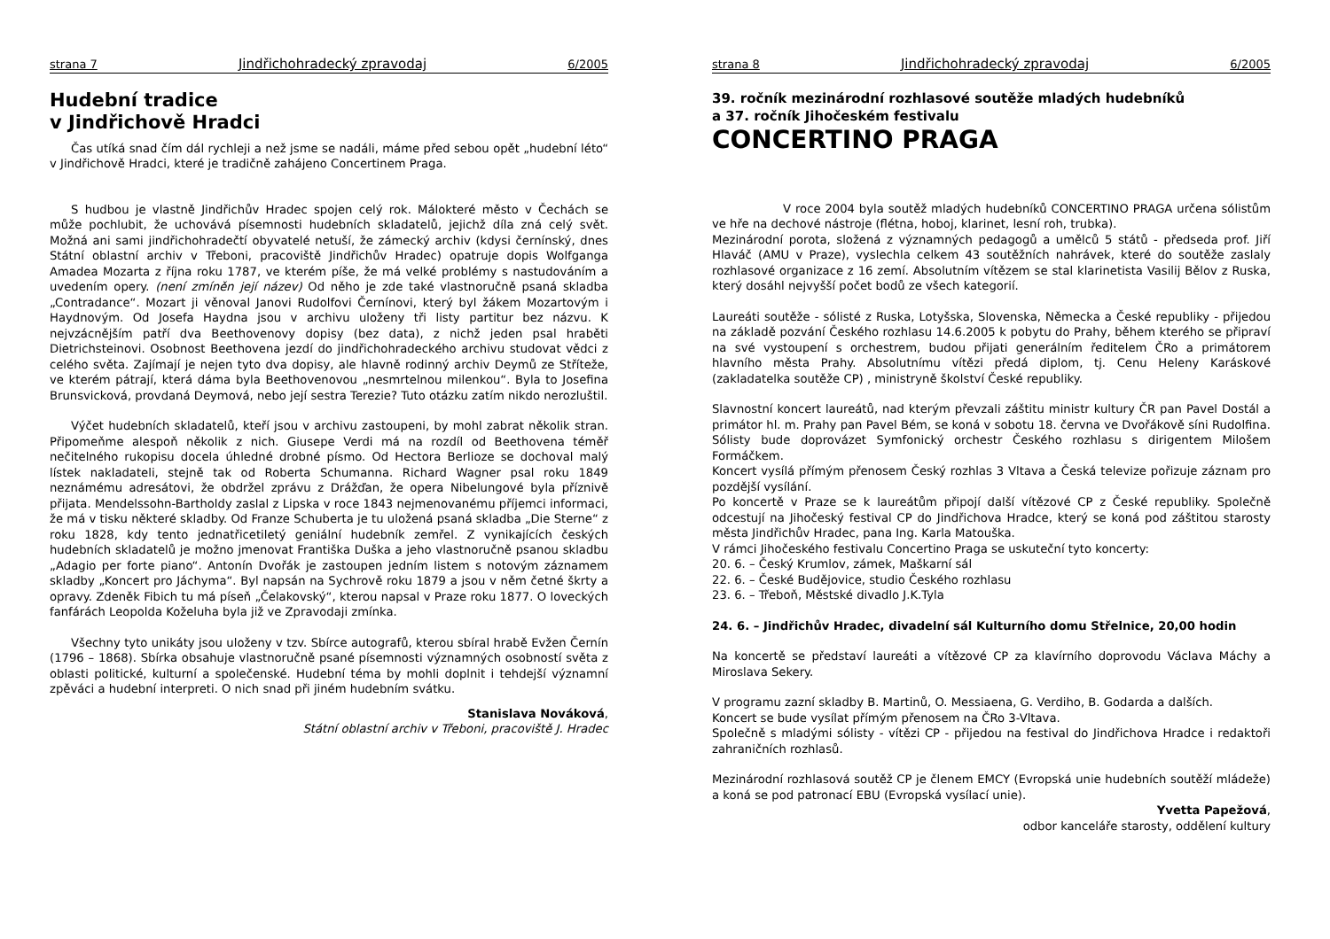strana 7 Jindřichohradecký zpravodaj 6/2005
Hudební tradice
v Jindřichově Hradci
Čas utíká snad čím dál rychleji a než jsme se nadáli, máme před sebou opět „hudební léto“ v Jindřichově Hradci, které je tradičně zahájeno Concertinem Praga.
S hudbou je vlastně Jindřichův Hradec spojen celý rok. Málokteré město v Čechách se může pochlubit, že uchovává písemnosti hudebních skladatelů, jejichž díla zná celý svět. Možná ani sami jindřichohradečtí obyvatelé netuší, že zámecký archiv (kdysi černínský, dnes Státní oblastní archiv v Třeboni, pracoviště Jindřichův Hradec) opatruje dopis Wolfganga Amadea Mozarta z října roku 1787, ve kterém píše, že má velké problémy s nastudováním a uvedením opery. (není zmíněn její název) Od něho je zde také vlastnoručně psaná skladba „Contradance“. Mozart ji věnoval Janovi Rudolfovi Černínovi, který byl žákem Mozartovým i Haydnovým. Od Josefa Haydna jsou v archivu uloženy tři listy partitur bez názvu. K nejvzácnějším patří dva Beethovenovy dopisy (bez data), z nichž jeden psal hraběti Dietrichsteinovi. Osobnost Beethovena jezdí do jindřichohradeckého archivu studovat vědci z celého světa. Zajímají je nejen tyto dva dopisy, ale hlavně rodinný archiv Deymů ze Stříteže, ve kterém pátrají, která dáma byla Beethovenovou „nesmrtelnou milenkou“. Byla to Josefina Brunsvicková, provdaná Deymová, nebo její sestra Terezie? Tuto otázku zatím nikdo nerozluštil.
Výčet hudebních skladatelů, kteří jsou v archivu zastoupeni, by mohl zabrat několik stran. Připomeňme alespoň několik z nich. Giusepe Verdi má na rozdíl od Beethovena téměř nečitelného rukopisu docela úhledné drobné písmo. Od Hectora Berlioze se dochoval malý lístek nakladateli, stejně tak od Roberta Schumanna. Richard Wagner psal roku 1849 neznámému adresátovi, že obdržel zprávu z Drážďan, že opera Nibelungové byla příznivě přijata. Mendelssohn-Bartholdy zaslal z Lipska v roce 1843 nejmenovanému příjemci informaci, že má v tisku některé skladby. Od Franze Schuberta je tu uložená psaná skladba „Die Sterne“ z roku 1828, kdy tento jednatřicetiletý geniální hudebník zemřel. Z vynikajících českých hudebních skladatelů je možno jmenovat Františka Duška a jeho vlastnoručně psanou skladbu „Adagio per forte piano“. Antonín Dvořák je zastoupen jedním listem s notovým záznamem skladby „Koncert pro Jáchyma“. Byl napsán na Sychrově roku 1879 a jsou v něm četné škrty a opravy. Zdeněk Fibich tu má píseň „Čelakovský“, kterou napsal v Praze roku 1877. O loveckých fanfárách Leopolda Koželuha byla již ve Zpravodaji zmínka.
Všechny tyto unikáty jsou uloženy v tzv. Sbírce autografů, kterou sbíral hrabě Evžen Černín (1796 – 1868). Sbírka obsahuje vlastnoručně psané písemnosti významných osobností světa z oblasti politické, kulturní a společenské. Hudební téma by mohli doplnit i tehdejší významní zpěváci a hudební interpreti. O nich snad při jiném hudebním svátku.
Stanislava Nováková,
Státní oblastní archiv v Třeboni, pracoviště J. Hradec
strana 8 Jindřichohradecký zpravodaj 6/2005
39. ročník mezinárodní rozhlasové soutěže mladých hudebníků
a 37. ročník Jihočeském festivalu
CONCERTINO PRAGA
V roce 2004 byla soutěž mladých hudebníků CONCERTINO PRAGA určena sólistům ve hře na dechové nástroje (flétna, hoboj, klarinet, lesní roh, trubka).
Mezinárodní porota, složená z významných pedagogů a umělců 5 států - předseda prof. Jiří Hlaváč (AMU v Praze), vyslechla celkem 43 soutěžních nahrávek, které do soutěže zaslaly rozhlasové organizace z 16 zemí. Absolutním vítězem se stal klarinetista Vasilij Bělov z Ruska, který dosáhl nejvyšší počet bodů ze všech kategorií.
Laureáti soutěže - sólisté z Ruska, Lotyšska, Slovenska, Německa a České republiky - přijedou na základě pozvání Českého rozhlasu 14.6.2005 k pobytu do Prahy, během kterého se připraví na své vystoupení s orchestrem, budou přijati generálním ředitelem ČRo a primátorem hlavního města Prahy. Absolutnímu vítězi předá diplom, tj. Cenu Heleny Karáskové (zakladatelka soutěže CP) , ministryně školství České republiky.
Slavnostní koncert laureátů, nad kterým převzali záštitu ministr kultury ČR pan Pavel Dostál a primátor hl. m. Prahy pan Pavel Bém, se koná v sobotu 18. června ve Dvořákově síni Rudolfina. Sólisty bude doprovázet Symfonický orchestr Českého rozhlasu s dirigentem Milošem Formáčkem.
Koncert vysílá přímým přenosem Český rozhlas 3 Vltava a Česká televize pořizuje záznam pro pozdější vysílání.
Po koncertě v Praze se k laureátům připojí další vítězové CP z České republiky. Společně odcestují na Jihočeský festival CP do Jindřichova Hradce, který se koná pod záštitou starosty města Jindřichův Hradec, pana Ing. Karla Matouška.
V rámci Jihočeského festivalu Concertino Praga se uskuteční tyto koncerty:
20. 6. – Český Krumlov, zámek, Maškarní sál
22. 6. – České Budějovice, studio Českého rozhlasu
23. 6. – Třeboň, Městské divadlo J.K.Tyla
24. 6. – Jindřichův Hradec, divadelní sál Kulturního domu Střelnice, 20,00 hodin
Na koncertě se představí laureáti a vítězové CP za klavírního doprovodu Václava Máchy a Miroslava Sekery.
V programu zazní skladby B. Martinů, O. Messiaena, G. Verdiho, B. Godarda a dalších.
Koncert se bude vysílat přímým přenosem na ČRo 3-Vltava.
Společně s mladými sólisty - vítězi CP - přijedou na festival do Jindřichova Hradce i redaktoři zahraničních rozhlasů.
Mezinárodní rozhlasová soutěž CP je členem EMCY (Evropská unie hudebních soutěží mládeže) a koná se pod patronací EBU (Evropská vysílací unie).
Yvetta Papežová,
odbor kanceláře starosty, oddělení kultury